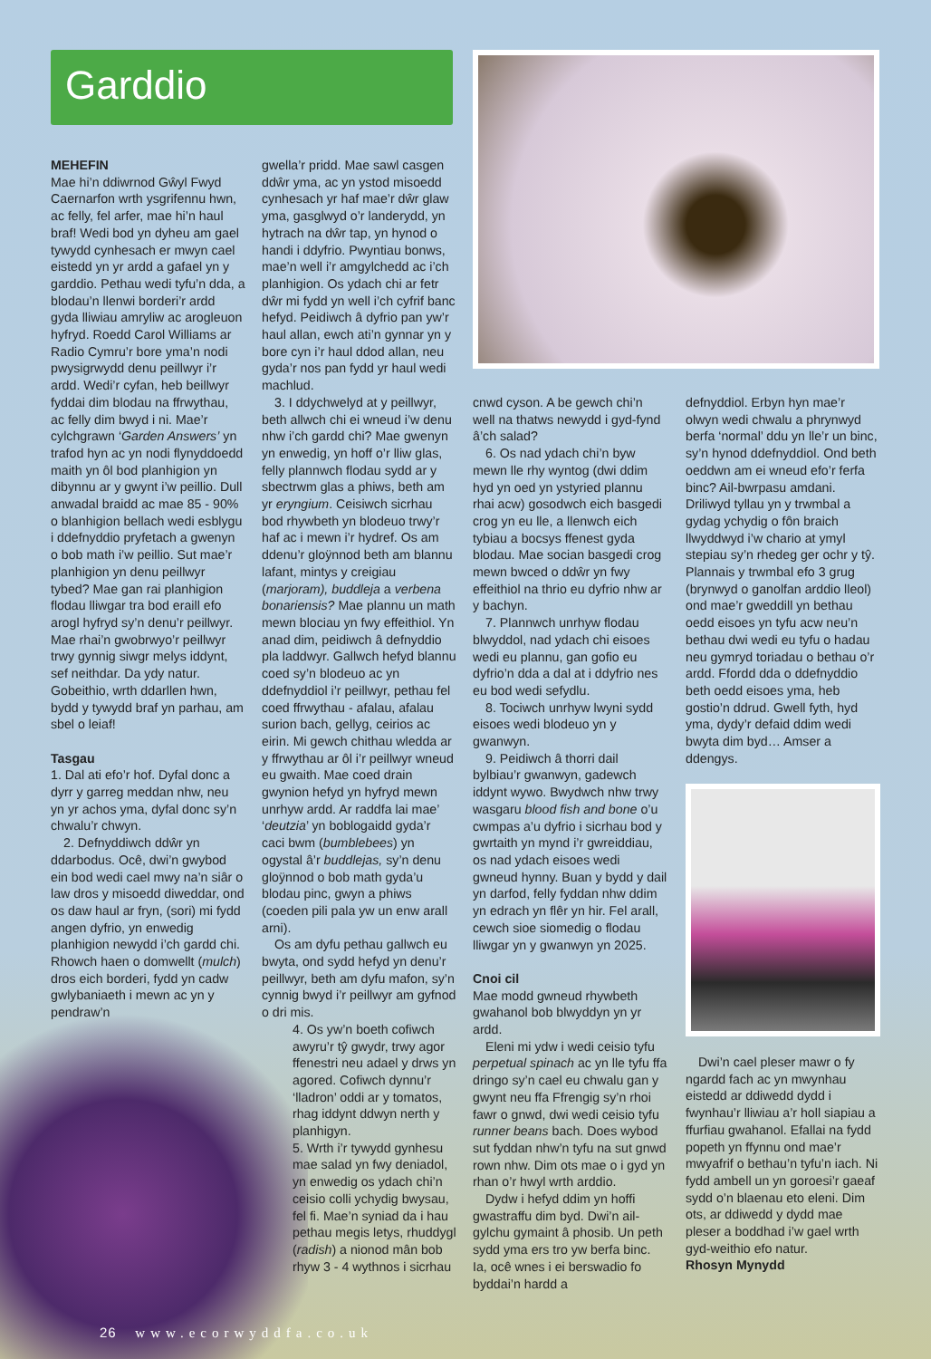Garddio
MEHEFIN
Mae hi’n ddiwrnod Gŵyl Fwyd Caernarfon wrth ysgrifennu hwn, ac felly, fel arfer, mae hi’n haul braf! Wedi bod yn dyheu am gael tywydd cynhesach er mwyn cael eistedd yn yr ardd a gafael yn y garddio. Pethau wedi tyfu’n dda, a blodau’n llenwi borderi’r ardd gyda lliwiau amryliw ac arogleuon hyfryd. Roedd Carol Williams ar Radio Cymru’r bore yma’n nodi pwysigrwydd denu peillwyr i’r ardd. Wedi’r cyfan, heb beillwyr fyddai dim blodau na ffrwythau, ac felly dim bwyd i ni. Mae’r cylchgrawn ‘Garden Answers’ yn trafod hyn ac yn nodi flynyddoedd maith yn ôl bod planhigion yn dibynnu ar y gwynt i’w peillio. Dull anwadal braidd ac mae 85 - 90% o blanhigion bellach wedi esblygu i ddefnyddio pryfetach a gwenyn o bob math i’w peillio. Sut mae’r planhigion yn denu peillwyr tybed? Mae gan rai planhigion flodau lliwgar tra bod eraill efo arogl hyfryd sy’n denu’r peillwyr. Mae rhai’n gwobrwyo’r peillwyr trwy gynnig siwgr melys iddynt, sef neithdar. Da ydy natur. Gobeithio, wrth ddarllen hwn, bydd y tywydd braf yn parhau, am sbel o leiaf!
Tasgau
1. Dal ati efo’r hof. Dyfal donc a dyrr y garreg meddan nhw, neu yn yr achos yma, dyfal donc sy’n chwalu’r chwyn.
2. Defnyddiwch ddŵr yn ddarbodus. Ocê, dwi’n gwybod ein bod wedi cael mwy na’n siâr o law dros y misoedd diweddar, ond os daw haul ar fryn, (sori) mi fydd angen dyfrio, yn enwedig planhigion newydd i’ch gardd chi. Rhowch haen o domwellt (mulch) dros eich borderi, fydd yn cadw gwlybaniaeth i mewn ac yn y pendraw’n
gwella’r pridd. Mae sawl casgen ddŵr yma, ac yn ystod misoedd cynhesach yr haf mae’r dŵr glaw yma, gasglwyd o’r landerydd, yn hytrach na dŵr tap, yn hynod o handi i ddyfrio. Pwyntiau bonws, mae’n well i’r amgylchedd ac i’ch planhigion. Os ydach chi ar fetr dŵr mi fydd yn well i’ch cyfrif banc hefyd. Peidiwch â dyfrio pan yw’r haul allan, ewch ati’n gynnar yn y bore cyn i’r haul ddod allan, neu gyda’r nos pan fydd yr haul wedi machlud.
3. I ddychwelyd at y peillwyr, beth allwch chi ei wneud i’w denu nhw i’ch gardd chi? Mae gwenyn yn enwedig, yn hoff o’r lliw glas, felly plannwch flodau sydd ar y sbectrwm glas a phiws, beth am yr eryngium. Ceisiwch sicrhau bod rhywbeth yn blodeuo trwy’r haf ac i mewn i’r hydref. Os am ddenu’r gloÿnnod beth am blannu lafant, mintys y creigiau (marjoram), buddleja a verbena bonariensis? Mae plannu un math mewn blociau yn fwy effeithiol. Yn anad dim, peidiwch â defnyddio pla laddwyr. Gallwch hefyd blannu coed sy’n blodeuo ac yn ddefnyddiol i’r peillwyr, pethau fel coed ffrwythau - afalau, afalau surion bach, gellyg, ceirios ac eirin. Mi gewch chithau wledda ar y ffrwythau ar ôl i’r peillwyr wneud eu gwaith. Mae coed drain gwynion hefyd yn hyfryd mewn unrhyw ardd. Ar raddfa lai mae’ ‘deutzia’ yn boblogaidd gyda’r caci bwm (bumblebees) yn ogystal â’r buddlejas, sy’n denu gloÿnnod o bob math gyda’u blodau pinc, gwyn a phiws (coeden pili pala yw un enw arall arni).
Os am dyfu pethau gallwch eu bwyta, ond sydd hefyd yn denu’r peillwyr, beth am dyfu mafon, sy’n cynnig bwyd i’r peillwyr am gyfnod o dri mis.
4. Os yw’n boeth cofiwch awyru’r tŷ gwydr, trwy agor ffenestri neu adael y drws yn agored. Cofiwch dynnu’r ‘lladron’ oddi ar y tomatos, rhag iddynt ddwyn nerth y planhigyn.
5. Wrth i’r tywydd gynhesu mae salad yn fwy deniadol, yn enwedig os ydach chi’n ceisio colli ychydig bwysau, fel fi. Mae’n syniad da i hau pethau megis letys, rhuddygl (radish) a nionod mân bob rhyw 3 - 4 wythnos i sicrhau
cnwd cyson. A be gewch chi’n well na thatws newydd i gyd-fynd â’ch salad?
6. Os nad ydach chi’n byw mewn lle rhy wyntog (dwi ddim hyd yn oed yn ystyried plannu rhai acw) gosodwch eich basgedi crog yn eu lle, a llenwch eich tybiau a bocsys ffenest gyda blodau. Mae socian basgedi crog mewn bwced o ddŵr yn fwy effeithiol na thrio eu dyfrio nhw ar y bachyn.
7. Plannwch unrhyw flodau blwyddol, nad ydach chi eisoes wedi eu plannu, gan gofio eu dyfrio’n dda a dal at i ddyfrio nes eu bod wedi sefydlu.
8. Tociwch unrhyw lwyni sydd eisoes wedi blodeuo yn y gwanwyn.
9. Peidiwch â thorri dail bylbiau’r gwanwyn, gadewch iddynt wywo. Bwydwch nhw trwy wasgaru blood fish and bone o’u cwmpas a’u dyfrio i sicrhau bod y gwrtaith yn mynd i’r gwreiddiau, os nad ydach eisoes wedi gwneud hynny. Buan y bydd y dail yn darfod, felly fyddan nhw ddim yn edrach yn flêr yn hir. Fel arall, cewch sioe siomedig o flodau lliwgar yn y gwanwyn yn 2025.
Cnoi cil
Mae modd gwneud rhywbeth gwahanol bob blwyddyn yn yr ardd.
Eleni mi ydw i wedi ceisio tyfu perpetual spinach ac yn lle tyfu ffa dringo sy’n cael eu chwalu gan y gwynt neu ffa Ffrengig sy’n rhoi fawr o gnwd, dwi wedi ceisio tyfu runner beans bach. Does wybod sut fyddan nhw’n tyfu na sut gnwd rown nhw. Dim ots mae o i gyd yn rhan o’r hwyl wrth arddio.
Dydw i hefyd ddim yn hoffi gwastraffu dim byd. Dwi’n ail-gylchu gymaint â phosib. Un peth sydd yma ers tro yw berfa binc. Ia, ocê wnes i ei berswadio fo byddai’n hardd a
defnyddiol. Erbyn hyn mae’r olwyn wedi chwalu a phrynwyd berfa ‘normal’ ddu yn lle’r un binc, sy’n hynod ddefnyddiol. Ond beth oeddwn am ei wneud efo’r ferfa binc? Ail-bwrpasu amdani. Driliwyd tyllau yn y trwmbal a gydag ychydig o fôn braich llwyddwyd i’w chario at ymyl stepiau sy’n rhedeg ger ochr y tŷ. Plannais y trwmbal efo 3 grug (brynwyd o ganolfan arddio lleol) ond mae’r gweddill yn bethau oedd eisoes yn tyfu acw neu’n bethau dwi wedi eu tyfu o hadau neu gymryd toriadau o bethau o’r ardd. Ffordd dda o ddefnyddio beth oedd eisoes yma, heb gostio’n ddrud. Gwell fyth, hyd yma, dydy’r defaid ddim wedi bwyta dim byd… Amser a ddengys.
Dwi’n cael pleser mawr o fy ngardd fach ac yn mwynhau eistedd ar ddiwedd dydd i fwynhau’r lliwiau a’r holl siapiau a ffurfiau gwahanol. Efallai na fydd popeth yn ffynnu ond mae’r mwyafrif o bethau’n tyfu’n iach. Ni fydd ambell un yn goroesi’r gaeaf sydd o’n blaenau eto eleni. Dim ots, ar ddiwedd y dydd mae pleser a boddhad i’w gael wrth gyd-weithio efo natur.
Rhosyn Mynydd
26 www.ecorwyddfa.co.uk